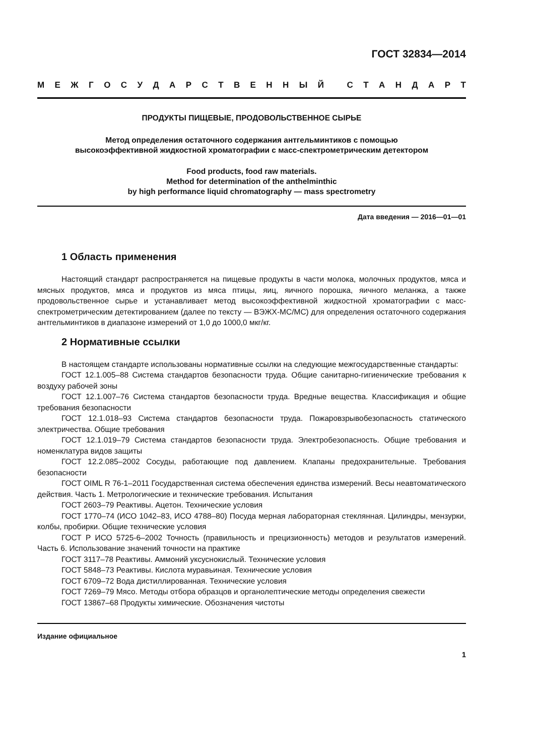ГОСТ 32834—2014
МЕЖГОСУДАРСТВЕННЫЙ СТАНДАРТ
ПРОДУКТЫ ПИЩЕВЫЕ, ПРОДОВОЛЬСТВЕННОЕ СЫРЬЕ
Метод определения остаточного содержания антгельминтиков с помощью
высокоэффективной жидкостной хроматографии с масс-спектрометрическим детектором
Food products, food raw materials.
Method for determination of the anthelminthic
by high performance liquid chromatography — mass spectrometry
Дата введения — 2016—01—01
1 Область применения
Настоящий стандарт распространяется на пищевые продукты в части молока, молочных продуктов, мяса и мясных продуктов, мяса и продуктов из мяса птицы, яиц, яичного порошка, яичного меланжа, а также продовольственное сырье и устанавливает метод высокоэффективной жидкостной хроматографии с масс-спектрометрическим детектированием (далее по тексту — ВЭЖХ-МС/МС) для определения остаточного содержания антгельминтиков в диапазоне измерений от 1,0 до 1000,0 мкг/кг.
2 Нормативные ссылки
В настоящем стандарте использованы нормативные ссылки на следующие межгосударственные стандарты:
ГОСТ 12.1.005–88 Система стандартов безопасности труда. Общие санитарно-гигиенические требования к воздуху рабочей зоны
ГОСТ 12.1.007–76 Система стандартов безопасности труда. Вредные вещества. Классификация и общие требования безопасности
ГОСТ 12.1.018–93 Система стандартов безопасности труда. Пожаровзрывобезопасность статического электричества. Общие требования
ГОСТ 12.1.019–79 Система стандартов безопасности труда. Электробезопасность. Общие требования и номенклатура видов защиты
ГОСТ 12.2.085–2002 Сосуды, работающие под давлением. Клапаны предохранительные. Требования безопасности
ГОСТ OIML R 76-1–2011 Государственная система обеспечения единства измерений. Весы неавтоматического действия. Часть 1. Метрологические и технические требования. Испытания
ГОСТ 2603–79 Реактивы. Ацетон. Технические условия
ГОСТ 1770–74 (ИСО 1042–83, ИСО 4788–80) Посуда мерная лабораторная стеклянная. Цилиндры, мензурки, колбы, пробирки. Общие технические условия
ГОСТ Р ИСО 5725-6–2002 Точность (правильность и прецизионность) методов и результатов измерений. Часть 6. Использование значений точности на практике
ГОСТ 3117–78 Реактивы. Аммоний уксуснокислый. Технические условия
ГОСТ 5848–73 Реактивы. Кислота муравьиная. Технические условия
ГОСТ 6709–72 Вода дистиллированная. Технические условия
ГОСТ 7269–79 Мясо. Методы отбора образцов и органолептические методы определения свежести
ГОСТ 13867–68 Продукты химические. Обозначения чистоты
Издание официальное
1